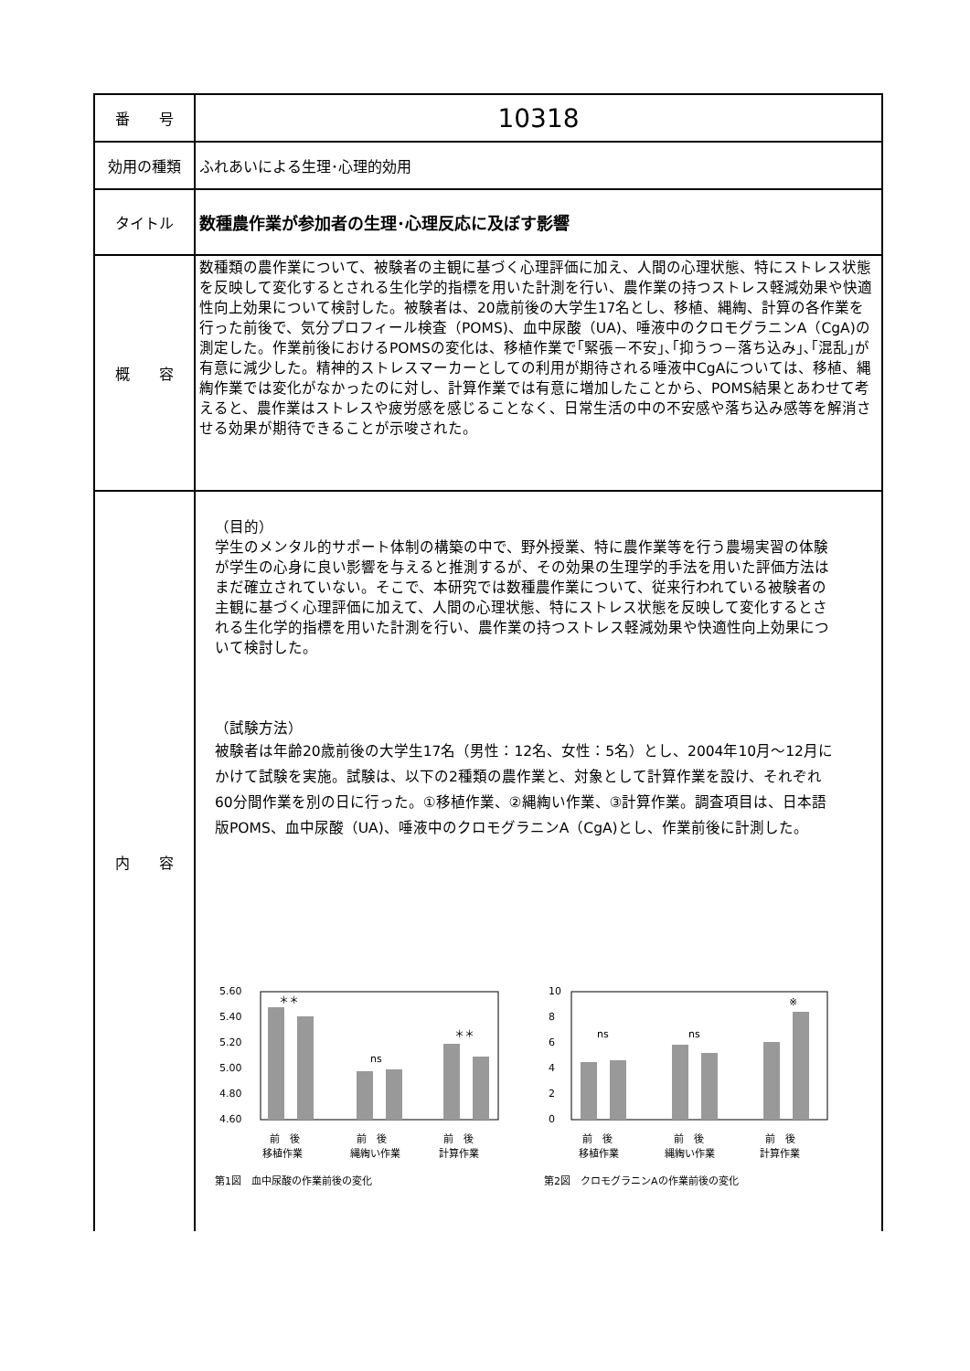| 番 号 | 10318 |
| 効用の種類 | ふれあいによる生理･心理的効用 |
| タイトル | 数種農作業が参加者の生理･心理反応に及ぼす影響 |
| 概 容 | 数種類の農作業について、被験者の主観に基づく心理評価に加え、人間の心理状態、特にストレス状態を反映して変化するとされる生化学的指標を用いた計測を行い、農作業の持つストレス軽減効果や快適性向上効果について検討した。被験者は、20歳前後の大学生17名とし、移植、縄綯、計算の各作業を行った前後で、気分プロフィール検査（POMS)、血中尿酸（UA)、唾液中のクロモグラニンA（CgA)の測定した。作業前後におけるPOMSの変化は、移植作業で｢緊張－不安｣､｢抑うつ－落ち込み｣､｢混乱｣が有意に減少した。精神的ストレスマーカーとしての利用が期待される唾液中CgAについては、移植、縄綯作業では変化がなかったのに対し、計算作業では有意に増加したことから、POMS結果とあわせて考えると、農作業はストレスや疲労感を感じることなく、日常生活の中の不安感や落ち込み感等を解消させる効果が期待できることが示唆された。 |
| 内 容 | （目的） 学生のメンタル的サポート体制の構築の中で、野外授業、特に農作業等を行う農場実習の体験が学生の心身に良い影響を与えると推測するが、その効果の生理学的手法を用いた評価方法はまだ確立されていない。そこで、本研究では数種農作業について、従来行われている被験者の主観に基づく心理評価に加えて、人間の心理状態、特にストレス状態を反映して変化するとされる生化学的指標を用いた計測を行い、農作業の持つストレス軽減効果や快適性向上効果について検討した。 （試験方法） 被験者は年齢20歳前後の大学生17名（男性：12名、女性：5名）とし、2004年10月～12月にかけて試験を実施。試験は、以下の2種類の農作業と、対象として計算作業を設け、それぞれ60分間作業を別の日に行った。①移植作業、②縄綯い作業、③計算作業。調査項目は、日本語版POMS、血中尿酸（UA)、唾液中のクロモグラニンA（CgA)とし、作業前後に計測した。 5.60 5.40 5.20 5.00 4.80 4.60 ＊＊ ns ＊＊ 前 後 前 後 前 後 移植作業 縄綯い作業 計算作業 第1図 血中尿酸の作業前後の変化 10 8 6 4 2 0 ns ns ※ 前 後 前 後 前 後 移植作業 縄綯い作業 計算作業 第2図 クロモグラニンAの作業前後の変化 |